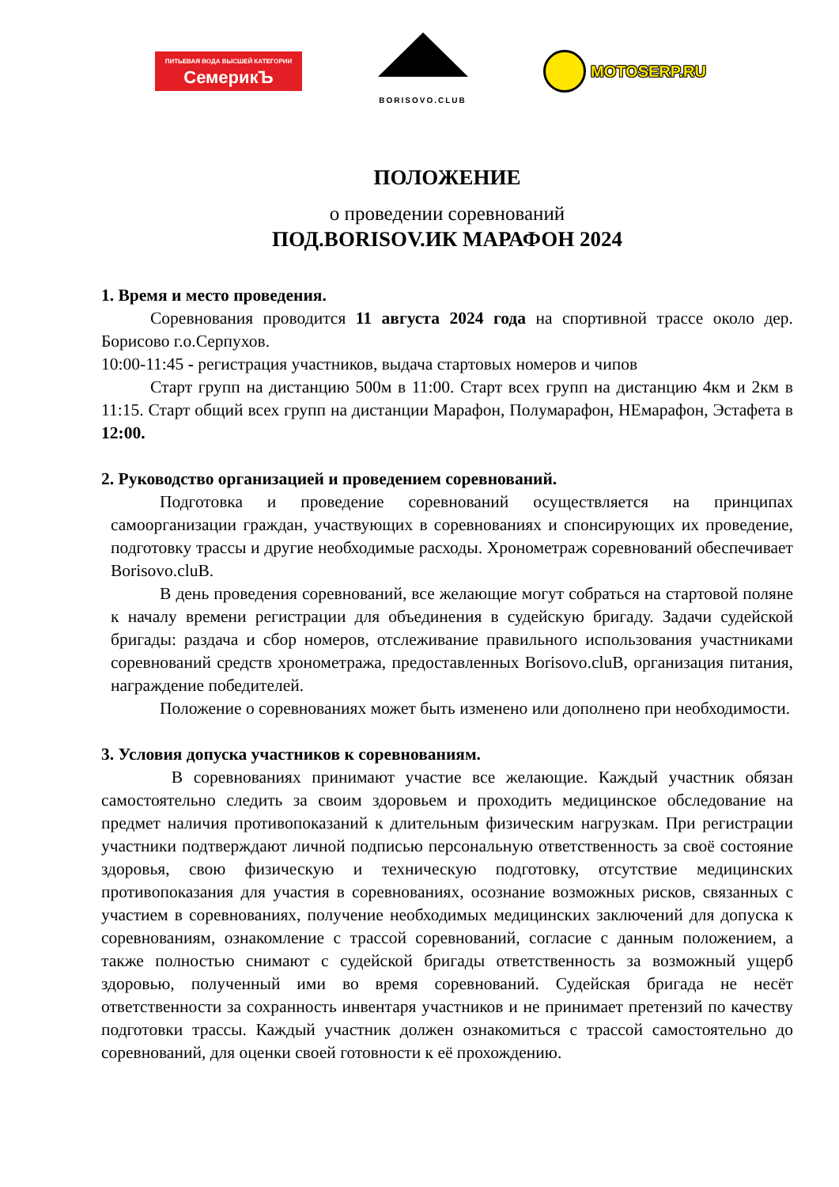ПИТЬЕВАЯ ВОДА ВЫСШЕЙ КАТЕГОРИИ
СемерикЪ
BORISOVO.CLUB
MOTOSERP.RU
ПОЛОЖЕНИЕ
о проведении соревнований
ПОД.BORISOV.ИК МАРАФОН 2024
1. Время и место проведения.
Соревнования проводится 11 августа 2024 года на спортивной трассе около дер. Борисово г.о.Серпухов.
10:00-11:45 - регистрация участников, выдача стартовых номеров и чипов
Старт групп на дистанцию 500м в 11:00. Старт всех групп на дистанцию 4км и 2км в 11:15. Старт общий всех групп на дистанции Марафон, Полумарафон, НЕмарафон, Эстафета в 12:00.
2. Руководство организацией и проведением соревнований.
Подготовка и проведение соревнований осуществляется на принципах самоорганизации граждан, участвующих в соревнованиях и спонсирующих их проведение, подготовку трассы и другие необходимые расходы. Хронометраж соревнований обеспечивает Borisovo.cluB.
В день проведения соревнований, все желающие могут собраться на стартовой поляне к началу времени регистрации для объединения в судейскую бригаду. Задачи судейской бригады: раздача и сбор номеров, отслеживание правильного использования участниками соревнований средств хронометража, предоставленных Borisovo.cluB, организация питания, награждение победителей.
Положение о соревнованиях может быть изменено или дополнено при необходимости.
3. Условия допуска участников к соревнованиям.
В соревнованиях принимают участие все желающие. Каждый участник обязан самостоятельно следить за своим здоровьем и проходить медицинское обследование на предмет наличия противопоказаний к длительным физическим нагрузкам. При регистрации участники подтверждают личной подписью персональную ответственность за своё состояние здоровья, свою физическую и техническую подготовку, отсутствие медицинских противопоказания для участия в соревнованиях, осознание возможных рисков, связанных с участием в соревнованиях, получение необходимых медицинских заключений для допуска к соревнованиям, ознакомление с трассой соревнований, согласие с данным положением, а также полностью снимают с судейской бригады ответственность за возможный ущерб здоровью, полученный ими во время соревнований. Судейская бригада не несёт ответственности за сохранность инвентаря участников и не принимает претензий по качеству подготовки трассы. Каждый участник должен ознакомиться с трассой самостоятельно до соревнований, для оценки своей готовности к её прохождению.